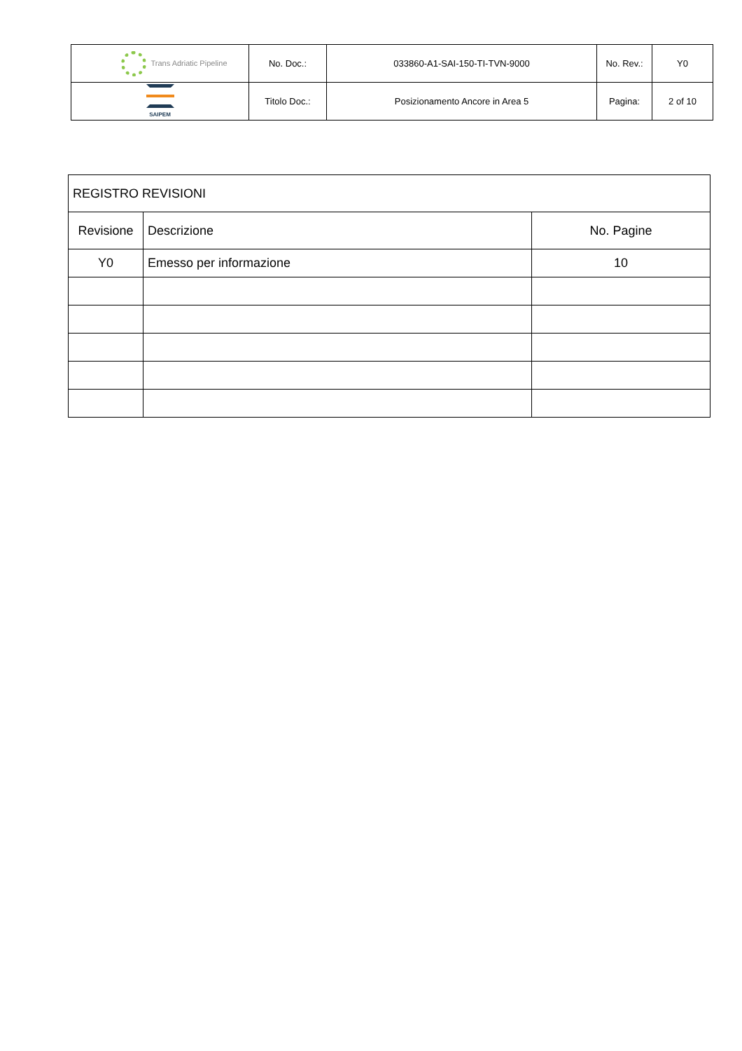| Trans Adriatic Pipeline | No. Doc.: | 033860-A1-SAI-150-TI-TVN-9000 | No. Rev.: | Y0 |
| SAIPEM | Titolo Doc.: | Posizionamento Ancore in Area 5 | Pagina: | 2 of 10 |
| REGISTRO REVISIONI | | |
| Revisione | Descrizione | No. Pagine |
| Y0 | Emesso per informazione | 10 |